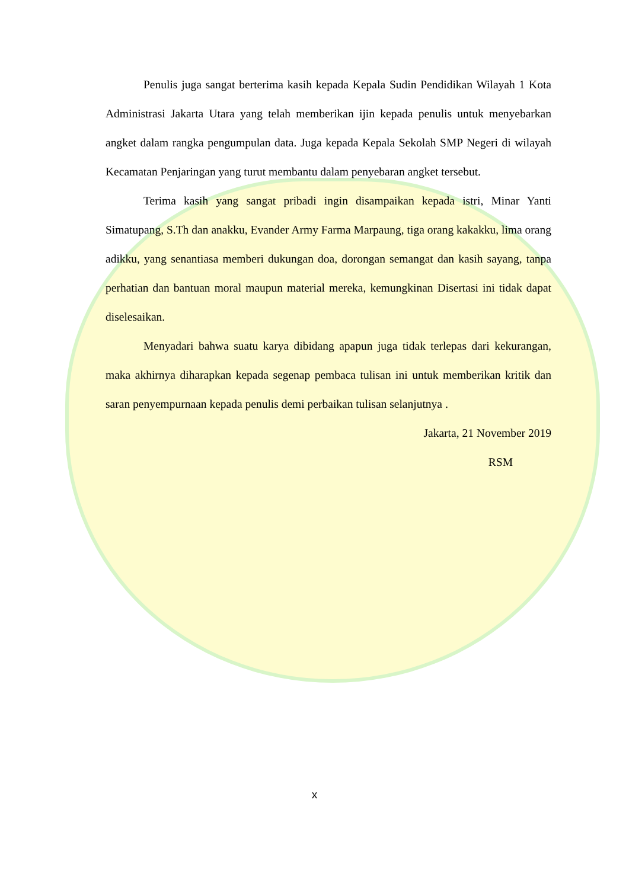Penulis juga sangat berterima kasih kepada Kepala Sudin Pendidikan Wilayah 1 Kota Administrasi Jakarta Utara yang telah memberikan ijin kepada penulis untuk menyebarkan angket dalam rangka pengumpulan data. Juga kepada Kepala Sekolah SMP Negeri di wilayah Kecamatan Penjaringan yang turut membantu dalam penyebaran angket tersebut.
Terima kasih yang sangat pribadi ingin disampaikan kepada istri, Minar Yanti Simatupang, S.Th dan anakku, Evander Army Farma Marpaung, tiga orang kakakku, lima orang adikku, yang senantiasa memberi dukungan doa, dorongan semangat dan kasih sayang, tanpa perhatian dan bantuan moral maupun material mereka, kemungkinan Disertasi ini tidak dapat diselesaikan.
Menyadari bahwa suatu karya dibidang apapun juga tidak terlepas dari kekurangan, maka akhirnya diharapkan kepada segenap pembaca tulisan ini untuk memberikan kritik dan saran penyempurnaan kepada penulis demi perbaikan tulisan selanjutnya .
Jakarta, 21 November 2019
RSM
x